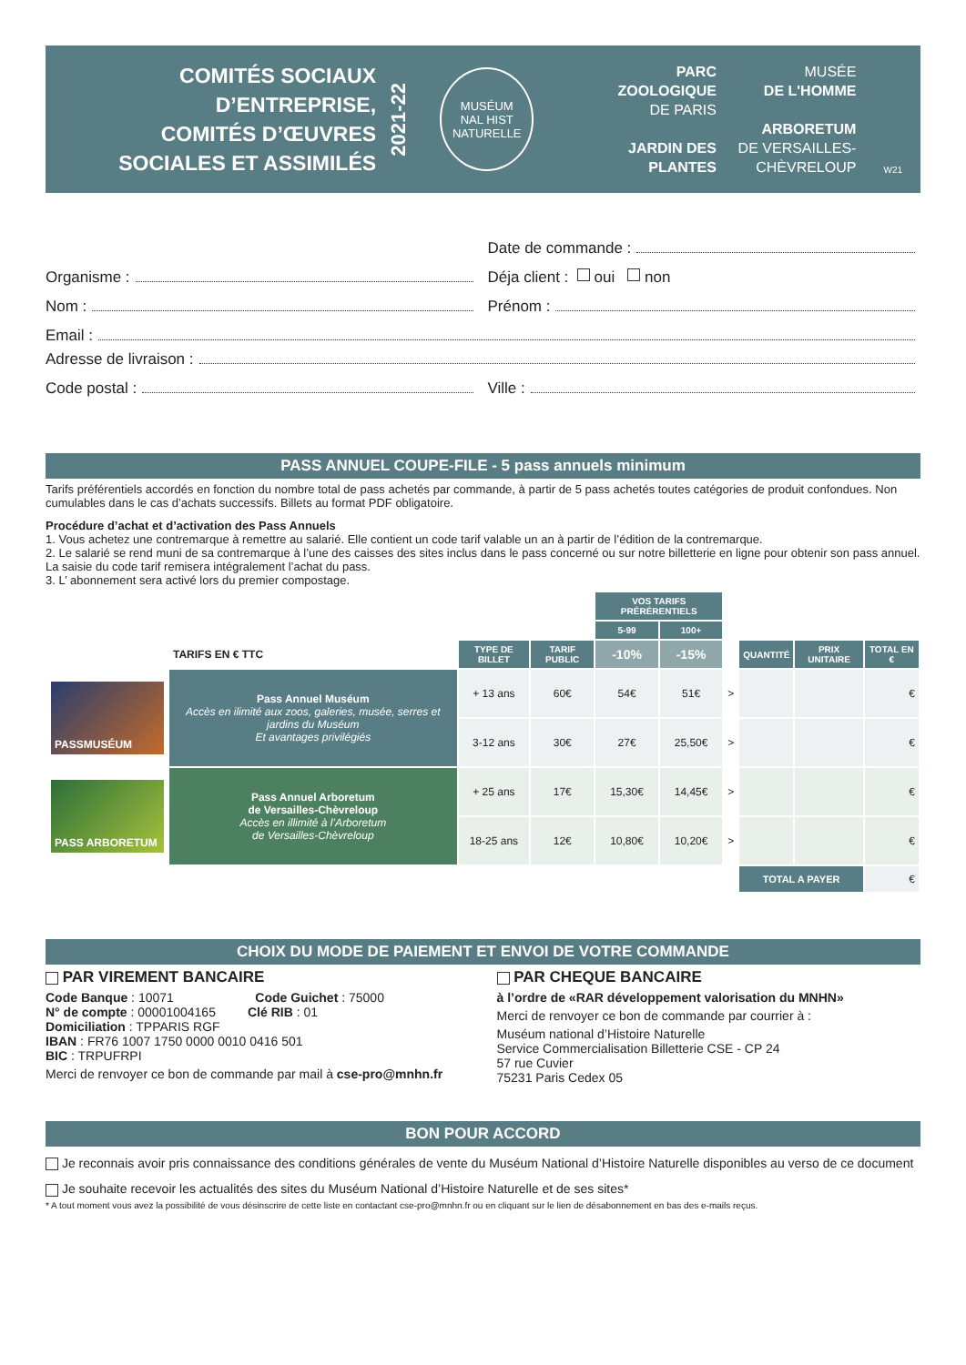COMITÉS SOCIAUX
D’ENTREPRISE,
COMITÉS D’ŒUVRES
SOCIALES ET ASSIMILÉS
2021-22
MUSÉUM
NAL HIST
NATURELLE
PARC
ZOOLOGIQUE
DE PARIS
JARDIN DES
PLANTES
MUSÉE
DE L'HOMME
ARBORETUM
DE VERSAILLES-
CHÈVRELOUP
W21
Date de commande :
Organisme : Déja client : oui non
Nom : Prénom :
Email :
Adresse de livraison :
Code postal : Ville :
PASS ANNUEL COUPE-FILE - 5 pass annuels minimum
Tarifs préférentiels accordés en fonction du nombre total de pass achetés par commande, à partir de 5 pass achetés toutes catégories de produit confondues. Non cumulables dans le cas d’achats successifs. Billets au format PDF obligatoire.
Procédure d’achat et d’activation des Pass Annuels
1. Vous achetez une contremarque à remettre au salarié. Elle contient un code tarif valable un an à partir de l’édition de la contremarque.
2. Le salarié se rend muni de sa contremarque à l’une des caisses des sites inclus dans le pass concerné ou sur notre billetterie en ligne pour obtenir son pass annuel. La saisie du code tarif remisera intégralement l’achat du pass.
3. L’ abonnement sera activé lors du premier compostage.
| | | | | VOS TARIFS PRÉRÉRENTIELS | | | | | |
| | | | | 5-99 | 100+ | | | | |
| | TARIFS EN € TTC | TYPE DE BILLET | TARIF PUBLIC | -10% | -15% | | QUANTITÉ | PRIX UNITAIRE | TOTAL EN € |
| PASSMUSÉUM | Pass Annuel Muséum Accès en ilimité aux zoos, galeries, musée, serres et jardins du Muséum Et avantages privilégiés | + 13 ans | 60€ | 54€ | 51€ | > | | | € |
| | | 3-12 ans | 30€ | 27€ | 25,50€ | > | | | € |
| PASS ARBORETUM | Pass Annuel Arboretum de Versailles-Chèvreloup Accès en illimité à l’Arboretum de Versailles-Chèvreloup | + 25 ans | 17€ | 15,30€ | 14,45€ | > | | | € |
| | | 18-25 ans | 12€ | 10,80€ | 10,20€ | > | | | € |
| | | | | | | | TOTAL A PAYER | | € |
CHOIX DU MODE DE PAIEMENT ET ENVOI DE VOTRE COMMANDE
PAR VIREMENT BANCAIRE
Code Banque : 10071 Code Guichet : 75000
N° de compte : 00001004165 Clé RIB : 01
Domiciliation : TPPARIS RGF
IBAN : FR76 1007 1750 0000 0010 0416 501
BIC : TRPUFRPI
Merci de renvoyer ce bon de commande par mail à cse-pro@mnhn.fr
PAR CHEQUE BANCAIRE
à l’ordre de «RAR développement valorisation du MNHN»
Merci de renvoyer ce bon de commande par courrier à :
Muséum national d’Histoire Naturelle
Service Commercialisation Billetterie CSE - CP 24
57 rue Cuvier
75231 Paris Cedex 05
BON POUR ACCORD
Je reconnais avoir pris connaissance des conditions générales de vente du Muséum National d’Histoire Naturelle disponibles au verso de ce document
Je souhaite recevoir les actualités des sites du Muséum National d’Histoire Naturelle et de ses sites*
* A tout moment vous avez la possibilité de vous désinscrire de cette liste en contactant cse-pro@mnhn.fr ou en cliquant sur le lien de désabonnement en bas des e-mails reçus.